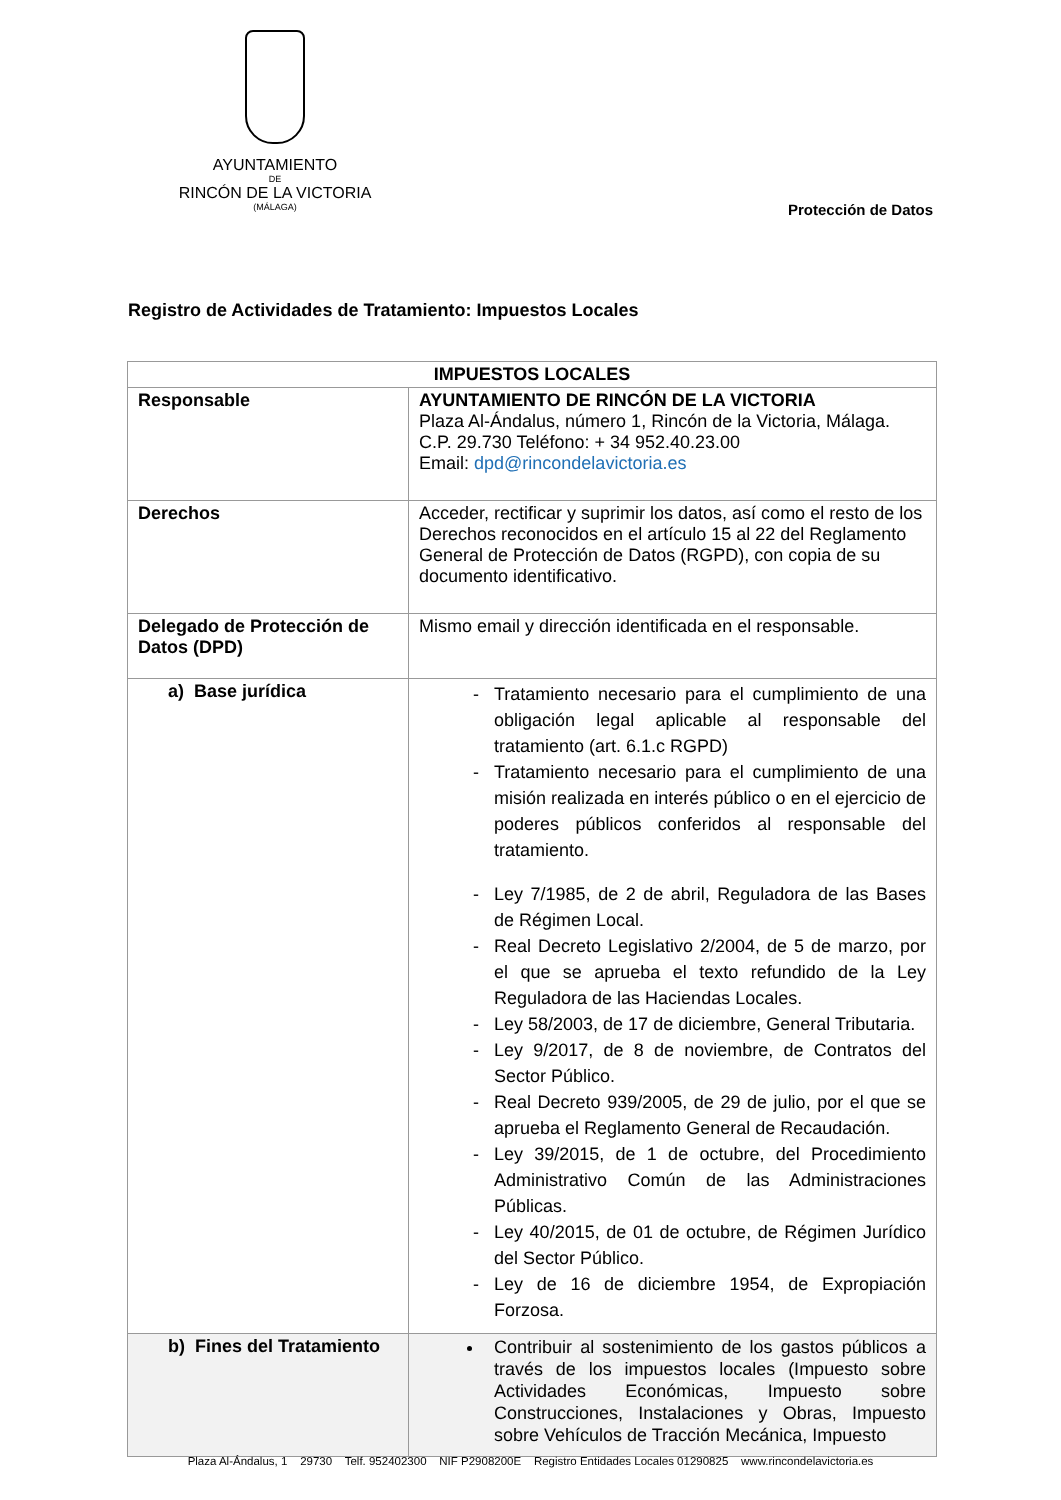AYUNTAMIENTO
DE
RINCÓN DE LA VICTORIA
(MÁLAGA)
Protección de Datos
Registro de Actividades de Tratamiento: Impuestos Locales
| IMPUESTOS LOCALES | |
| --- | --- |
| Responsable | AYUNTAMIENTO DE RINCÓN DE LA VICTORIA Plaza Al-Ándalus, número 1, Rincón de la Victoria, Málaga. C.P. 29.730 Teléfono: + 34 952.40.23.00 Email: dpd@rincondelavictoria.es |
| Derechos | Acceder, rectificar y suprimir los datos, así como el resto de los Derechos reconocidos en el artículo 15 al 22 del Reglamento General de Protección de Datos (RGPD), con copia de su documento identificativo. |
| Delegado de Protección de Datos (DPD) | Mismo email y dirección identificada en el responsable. |
| a) Base jurídica | Tratamiento necesario para el cumplimiento de una obligación legal aplicable al responsable del tratamiento (art. 6.1.c RGPD) Tratamiento necesario para el cumplimiento de una misión realizada en interés público o en el ejercicio de poderes públicos conferidos al responsable del tratamiento. Ley 7/1985, de 2 de abril, Reguladora de las Bases de Régimen Local. Real Decreto Legislativo 2/2004, de 5 de marzo, por el que se aprueba el texto refundido de la Ley Reguladora de las Haciendas Locales. Ley 58/2003, de 17 de diciembre, General Tributaria. Ley 9/2017, de 8 de noviembre, de Contratos del Sector Público. Real Decreto 939/2005, de 29 de julio, por el que se aprueba el Reglamento General de Recaudación. Ley 39/2015, de 1 de octubre, del Procedimiento Administrativo Común de las Administraciones Públicas. Ley 40/2015, de 01 de octubre, de Régimen Jurídico del Sector Público. Ley de 16 de diciembre 1954, de Expropiación Forzosa. |
| b) Fines del Tratamiento | Contribuir al sostenimiento de los gastos públicos a través de los impuestos locales (Impuesto sobre Actividades Económicas, Impuesto sobre Construcciones, Instalaciones y Obras, Impuesto sobre Vehículos de Tracción Mecánica, Impuesto |
Plaza Al-Ándalus, 1 29730 Telf. 952402300 NIF P2908200E Registro Entidades Locales 01290825 www.rincondelavictoria.es